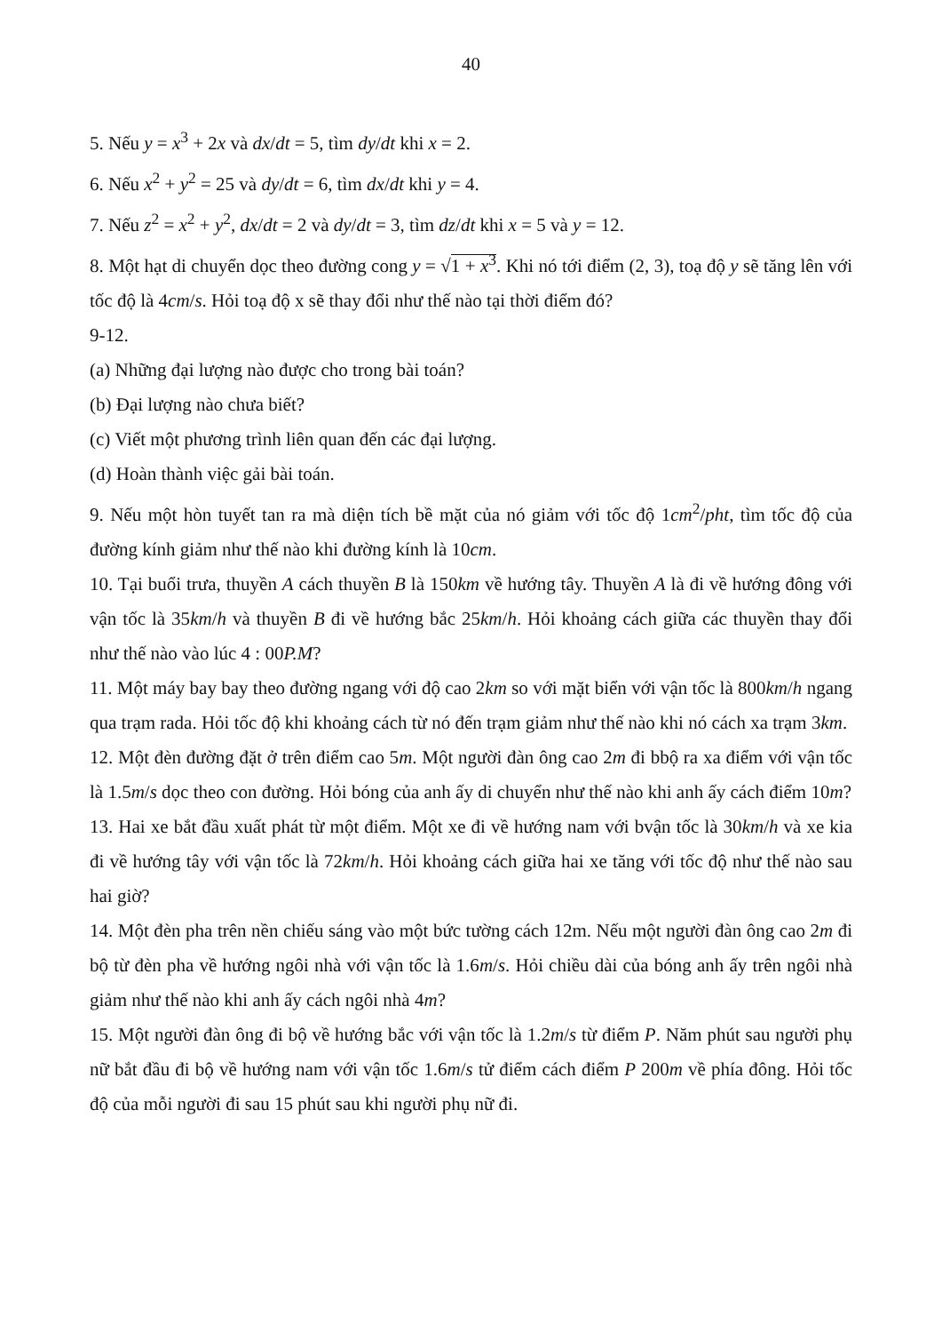40
5. Nếu y = x<sup>3</sup> + 2x và dx/dt = 5, tìm dy/dt khi x = 2.
6. Nếu x<sup>2</sup> + y<sup>2</sup> = 25 và dy/dt = 6, tìm dx/dt khi y = 4.
7. Nếu z<sup>2</sup> = x<sup>2</sup> + y<sup>2</sup>, dx/dt = 2 và dy/dt = 3, tìm dz/dt khi x = 5 và y = 12.
8. Một hạt di chuyển dọc theo đường cong y = √1 + x<sup>3</sup>. Khi nó tới điểm (2, 3), toạ độ y sẽ tăng lên với tốc độ là 4cm/s. Hỏi toạ độ x sẽ thay đổi như thế nào tại thời điểm đó?
9-12.
(a) Những đại lượng nào được cho trong bài toán?
(b) Đại lượng nào chưa biết?
(c) Viết một phương trình liên quan đến các đại lượng.
(d) Hoàn thành việc gải bài toán.
9. Nếu một hòn tuyết tan ra mà diện tích bề mặt của nó giảm với tốc độ 1cm<sup>2</sup>/pht, tìm tốc độ của đường kính giảm như thế nào khi đường kính là 10cm.
10. Tại buổi trưa, thuyền A cách thuyền B là 150km về hướng tây. Thuyền A là đi về hướng đông với vận tốc là 35km/h và thuyền B đi về hướng bắc 25km/h. Hỏi khoảng cách giữa các thuyền thay đổi như thế nào vào lúc 4 : 00P.M?
11. Một máy bay bay theo đường ngang với độ cao 2km so với mặt biển với vận tốc là 800km/h ngang qua trạm rada. Hỏi tốc độ khi khoảng cách từ nó đến trạm giảm như thế nào khi nó cách xa trạm 3km.
12. Một đèn đường đặt ở trên điểm cao 5m. Một người đàn ông cao 2m đi bbộ ra xa điểm với vận tốc là 1.5m/s dọc theo con đường. Hỏi bóng của anh ấy di chuyển như thế nào khi anh ấy cách điểm 10m?
13. Hai xe bắt đầu xuất phát từ một điểm. Một xe đi về hướng nam với bvận tốc là 30km/h và xe kia đi về hướng tây với vận tốc là 72km/h. Hỏi khoảng cách giữa hai xe tăng với tốc độ như thế nào sau hai giờ?
14. Một đèn pha trên nền chiếu sáng vào một bức tường cách 12m. Nếu một người đàn ông cao 2m đi bộ từ đèn pha về hướng ngôi nhà với vận tốc là 1.6m/s. Hỏi chiều dài của bóng anh ấy trên ngôi nhà giảm như thế nào khi anh ấy cách ngôi nhà 4m?
15. Một người đàn ông đi bộ về hướng bắc với vận tốc là 1.2m/s từ điểm P. Năm phút sau người phụ nữ bắt đầu đi bộ về hướng nam với vận tốc 1.6m/s tử điểm cách điểm P 200m về phía đông. Hỏi tốc độ của mỗi người đi sau 15 phút sau khi người phụ nữ đi.